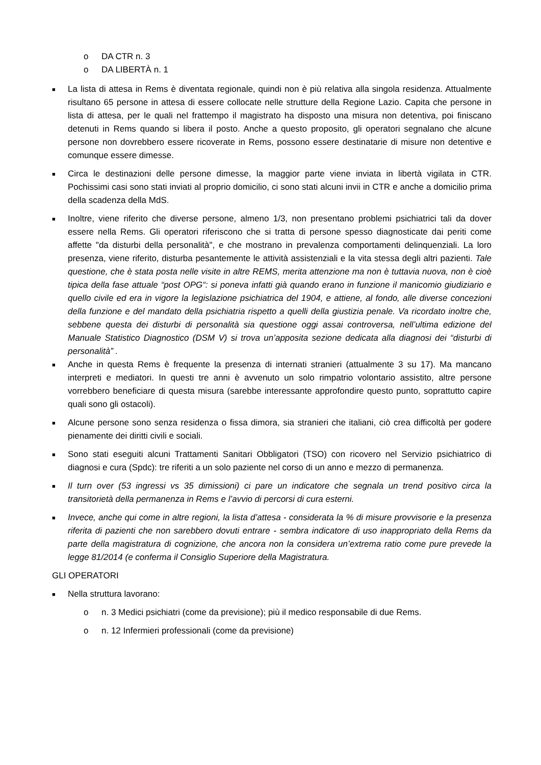o DA CTR n. 3
o DA LIBERTÀ n. 1
■ La lista di attesa in Rems è diventata regionale, quindi non è più relativa alla singola residenza. Attualmente risultano 65 persone in attesa di essere collocate nelle strutture della Regione Lazio. Capita che persone in lista di attesa, per le quali nel frattempo il magistrato ha disposto una misura non detentiva, poi finiscano detenuti in Rems quando si libera il posto. Anche a questo proposito, gli operatori segnalano che alcune persone non dovrebbero essere ricoverate in Rems, possono essere destinatarie di misure non detentive e comunque essere dimesse.
■ Circa le destinazioni delle persone dimesse, la maggior parte viene inviata in libertà vigilata in CTR. Pochissimi casi sono stati inviati al proprio domicilio, ci sono stati alcuni invii in CTR e anche a domicilio prima della scadenza della MdS.
■ Inoltre, viene riferito che diverse persone, almeno 1/3, non presentano problemi psichiatrici tali da dover essere nella Rems. Gli operatori riferiscono che si tratta di persone spesso diagnosticate dai periti come affette "da disturbi della personalità", e che mostrano in prevalenza comportamenti delinquenziali. La loro presenza, viene riferito, disturba pesantemente le attività assistenziali e la vita stessa degli altri pazienti. Tale questione, che è stata posta nelle visite in altre REMS, merita attenzione ma non è tuttavia nuova, non è cioè tipica della fase attuale “post OPG“: si poneva infatti già quando erano in funzione il manicomio giudiziario e quello civile ed era in vigore la legislazione psichiatrica del 1904, e attiene, al fondo, alle diverse concezioni della funzione e del mandato della psichiatria rispetto a quelli della giustizia penale. Va ricordato inoltre che, sebbene questa dei disturbi di personalità sia questione oggi assai controversa, nell’ultima edizione del Manuale Statistico Diagnostico (DSM V) si trova un’apposita sezione dedicata alla diagnosi dei “disturbi di personalità” .
■ Anche in questa Rems è frequente la presenza di internati stranieri (attualmente 3 su 17). Ma mancano interpreti e mediatori. In questi tre anni è avvenuto un solo rimpatrio volontario assistito, altre persone vorrebbero beneficiare di questa misura (sarebbe interessante approfondire questo punto, soprattutto capire quali sono gli ostacoli).
■ Alcune persone sono senza residenza o fissa dimora, sia stranieri che italiani, ciò crea difficoltà per godere pienamente dei diritti civili e sociali.
■ Sono stati eseguiti alcuni Trattamenti Sanitari Obbligatori (TSO) con ricovero nel Servizio psichiatrico di diagnosi e cura (Spdc): tre riferiti a un solo paziente nel corso di un anno e mezzo di permanenza.
■ Il turn over (53 ingressi vs 35 dimissioni) ci pare un indicatore che segnala un trend positivo circa la transitorietà della permanenza in Rems e l’avvio di percorsi di cura esterni.
■ Invece, anche qui come in altre regioni, la lista d’attesa - considerata la % di misure provvisorie e la presenza riferita di pazienti che non sarebbero dovuti entrare - sembra indicatore di uso inappropriato della Rems da parte della magistratura di cognizione, che ancora non la considera un’extrema ratio come pure prevede la legge 81/2014 (e conferma il Consiglio Superiore della Magistratura.
GLI OPERATORI
■ Nella struttura lavorano:
o n. 3 Medici psichiatri (come da previsione); più il medico responsabile di due Rems.
o n. 12 Infermieri professionali (come da previsione)